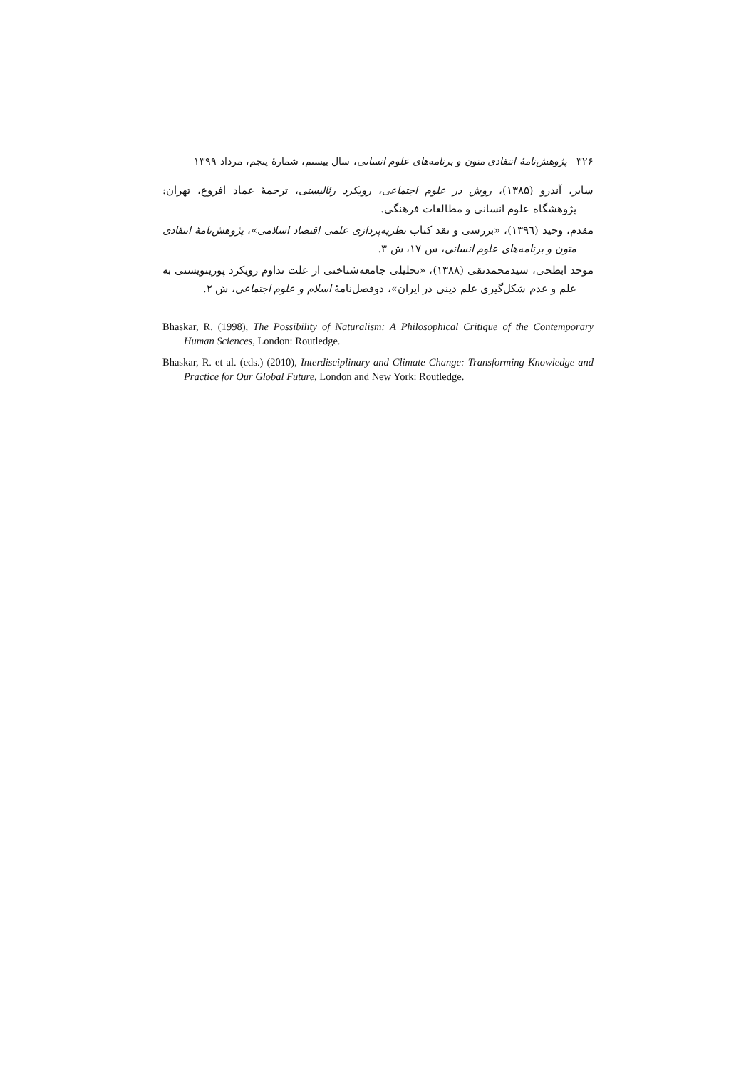۳۲۶ پژوهش‌نامهٔ انتقادی متون و برنامه‌های علوم انسانی، سال بیستم، شمارهٔ پنجم، مرداد ۱۳۹۹
سایر، آندرو (۱۳۸۵)، روش در علوم اجتماعی، رویکرد رئالیستی، ترجمهٔ عماد افروغ، تهران: پژوهشگاه علوم انسانی و مطالعات فرهنگی.
مقدم، وحید (۱۳۹٦)، «بررسی و نقد کتاب نظریه‌پردازی علمی اقتصاد اسلامی»، پژوهش‌نامهٔ انتقادی متون و برنامه‌های علوم انسانی، س ۱۷، ش ۳.
موحد ابطحی، سیدمحمدتقی (۱۳۸۸)، «تحلیلی جامعه‌شناختی از علت تداوم رویکرد پوزیتویستی به علم و عدم شکل‌گیری علم دینی در ایران»، دوفصل‌نامهٔ اسلام و علوم اجتماعی، ش ۲.
Bhaskar, R. (1998), The Possibility of Naturalism: A Philosophical Critique of the Contemporary Human Sciences, London: Routledge.
Bhaskar, R. et al. (eds.) (2010), Interdisciplinary and Climate Change: Transforming Knowledge and Practice for Our Global Future, London and New York: Routledge.